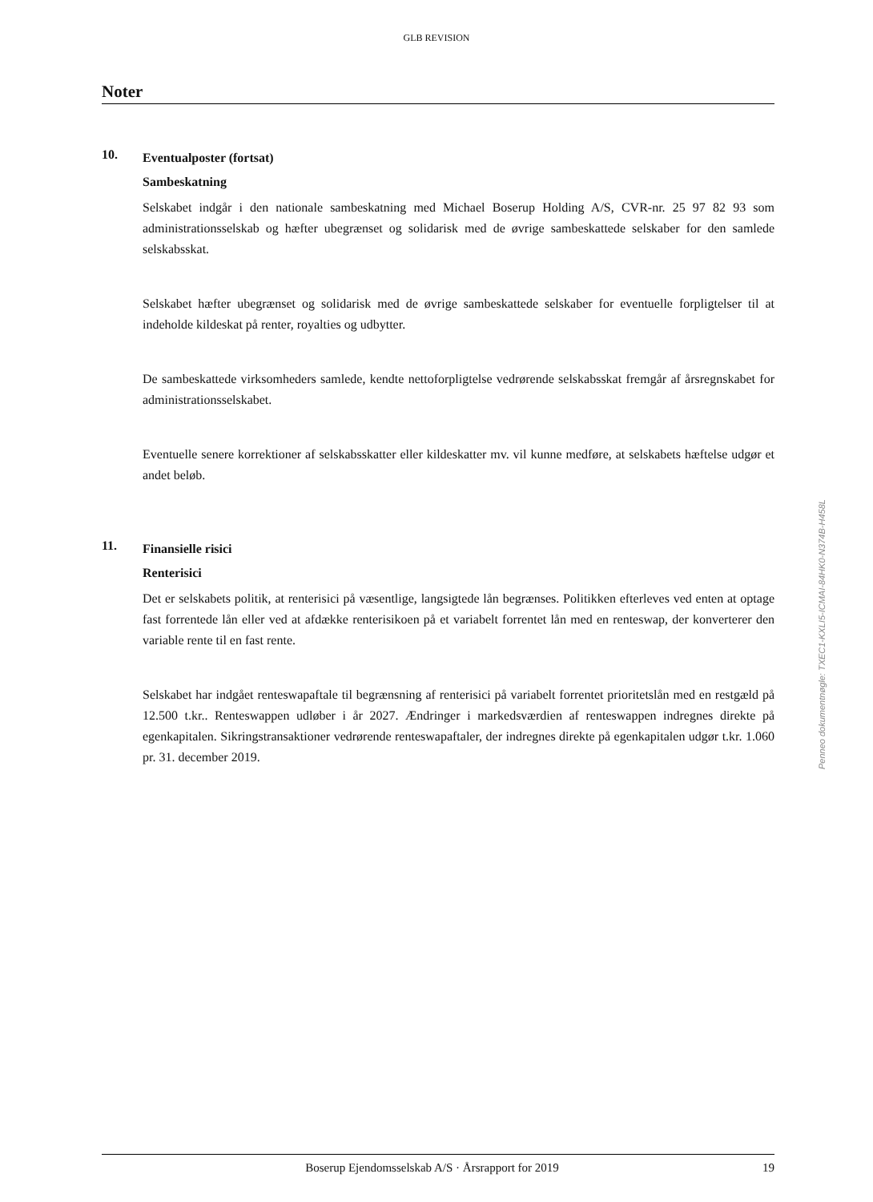GLB REVISION
Noter
10.
Eventualposter (fortsat)
Sambeskatning
Selskabet indgår i den nationale sambeskatning med Michael Boserup Holding A/S, CVR-nr. 25 97 82 93 som administrationsselskab og hæfter ubegrænset og solidarisk med de øvrige sambeskattede selskaber for den samlede selskabsskat.
Selskabet hæfter ubegrænset og solidarisk med de øvrige sambeskattede selskaber for eventuelle forpligtelser til at indeholde kildeskat på renter, royalties og udbytter.
De sambeskattede virksomheders samlede, kendte nettoforpligtelse vedrørende selskabsskat fremgår af årsregnskabet for administrationsselskabet.
Eventuelle senere korrektioner af selskabsskatter eller kildeskatter mv. vil kunne medføre, at selskabets hæftelse udgør et andet beløb.
11.
Finansielle risici
Renterisici
Det er selskabets politik, at renterisici på væsentlige, langsigtede lån begrænses. Politikken efterleves ved enten at optage fast forrentede lån eller ved at afdække renterisikoen på et variabelt forrentet lån med en renteswap, der konverterer den variable rente til en fast rente.
Selskabet har indgået renteswapaftale til begrænsning af renterisici på variabelt forrentet prioritetslån med en restgæld på 12.500 t.kr.. Renteswappen udløber i år 2027. Ændringer i markedsværdien af renteswappen indregnes direkte på egenkapitalen. Sikringstransaktioner vedrørende renteswapaftaler, der indregnes direkte på egenkapitalen udgør t.kr. 1.060 pr. 31. december 2019.
Penneo dokumentnøgle: TXEC1-KXLI5-ICMAI-84HK0-N374B-H458L
Boserup Ejendomsselskab A/S · Årsrapport for 2019 19